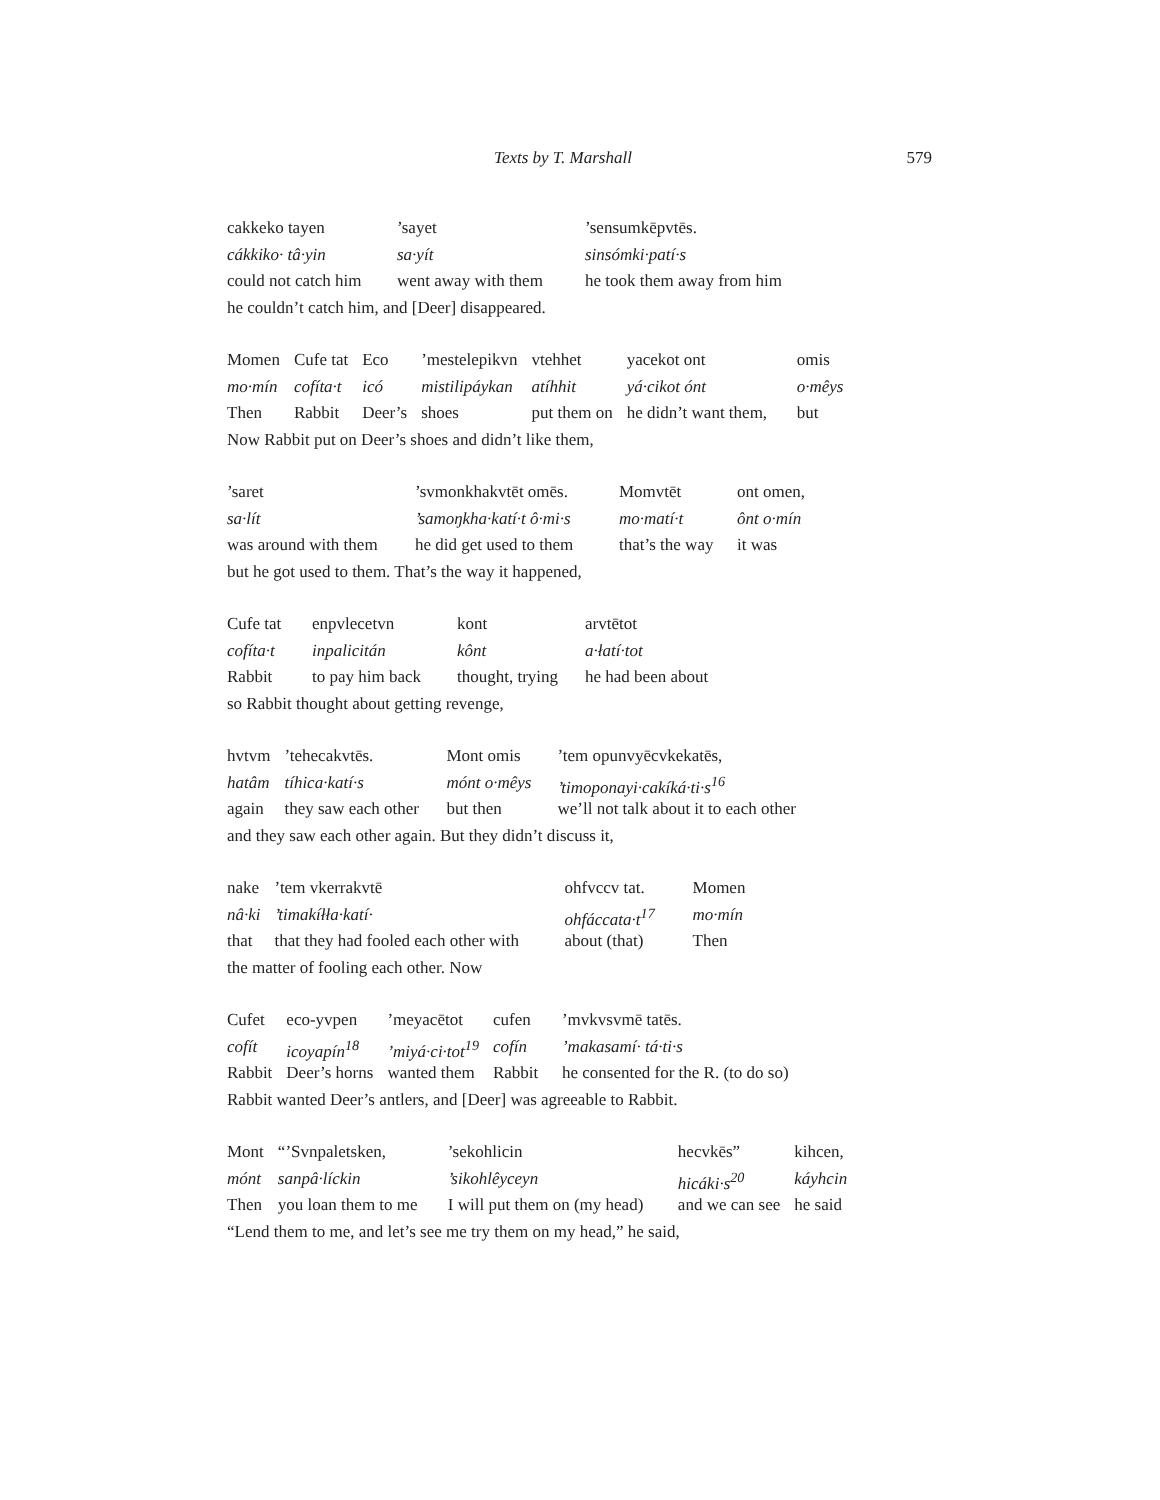Texts by T. Marshall 579
| cakkeko tayen | ’sayet | ’sensumkēpvtēs. |
| cákkiko· tâ·yin | sa·yít | sinsómki·patí·s |
| could not catch him | went away with them | he took them away from him |
he couldn’t catch him, and [Deer] disappeared.
| Momen | Cufe tat | Eco | ’mestelepikvn | vtehhet | yacekot ont | omis |
| mo·mín | cofíta·t | icó | mistilipáykan | atíhhit | yá·cikot ónt | o·mêys |
| Then | Rabbit | Deer’s | shoes | put them on | he didn’t want them, | but |
Now Rabbit put on Deer’s shoes and didn’t like them,
| ’saret | ’svmonkhakvtēt omēs. | Momvtēt | ont omen, |
| sa·lít | ’samoŋkha·katí·t ô·mi·s | mo·matí·t | ônt o·mín |
| was around with them | he did get used to them | that’s the way | it was |
but he got used to them. That’s the way it happened,
| Cufe tat | enpvlecetvn | kont | arvtētot |
| cofíta·t | inpalicitán | kônt | a·łatí·tot |
| Rabbit | to pay him back | thought, trying | he had been about |
so Rabbit thought about getting revenge,
| hvtvm | ’tehecakvtēs. | Mont omis | ’tem opunvyēcvkekatēs, |
| hatâm | tíhica·katí·s | mónt o·mêys | ’timoponayi·cakíká·ti·s<sup>16</sup> |
| again | they saw each other | but then | we’ll not talk about it to each other |
and they saw each other again. But they didn’t discuss it,
| nake | ’tem vkerrakvtē | ohfvccv tat. | Momen |
| nâ·ki | ’timakíłła·katí· | ohfáccata·t<sup>17</sup> | mo·mín |
| that | that they had fooled each other with | about (that) | Then |
the matter of fooling each other. Now
| Cufet | eco-yvpen | ’meyacētot | cufen | ’mvkvsvmē tatēs. |
| cofít | icoyapín<sup>18</sup> | ’miyá·ci·tot<sup>19</sup> | cofín | ’makasamí· tá·ti·s |
| Rabbit | Deer’s horns | wanted them | Rabbit | he consented for the R. (to do so) |
Rabbit wanted Deer’s antlers, and [Deer] was agreeable to Rabbit.
| Mont | “’Svnpaletsken, | ’sekohlicin | hecvkēs” | kihcen, |
| mónt | sanpâ·líckin | ’sikohlêyceyn | hicáki·s<sup>20</sup> | káyhcin |
| Then | you loan them to me | I will put them on (my head) | and we can see | he said |
“Lend them to me, and let’s see me try them on my head,” he said,